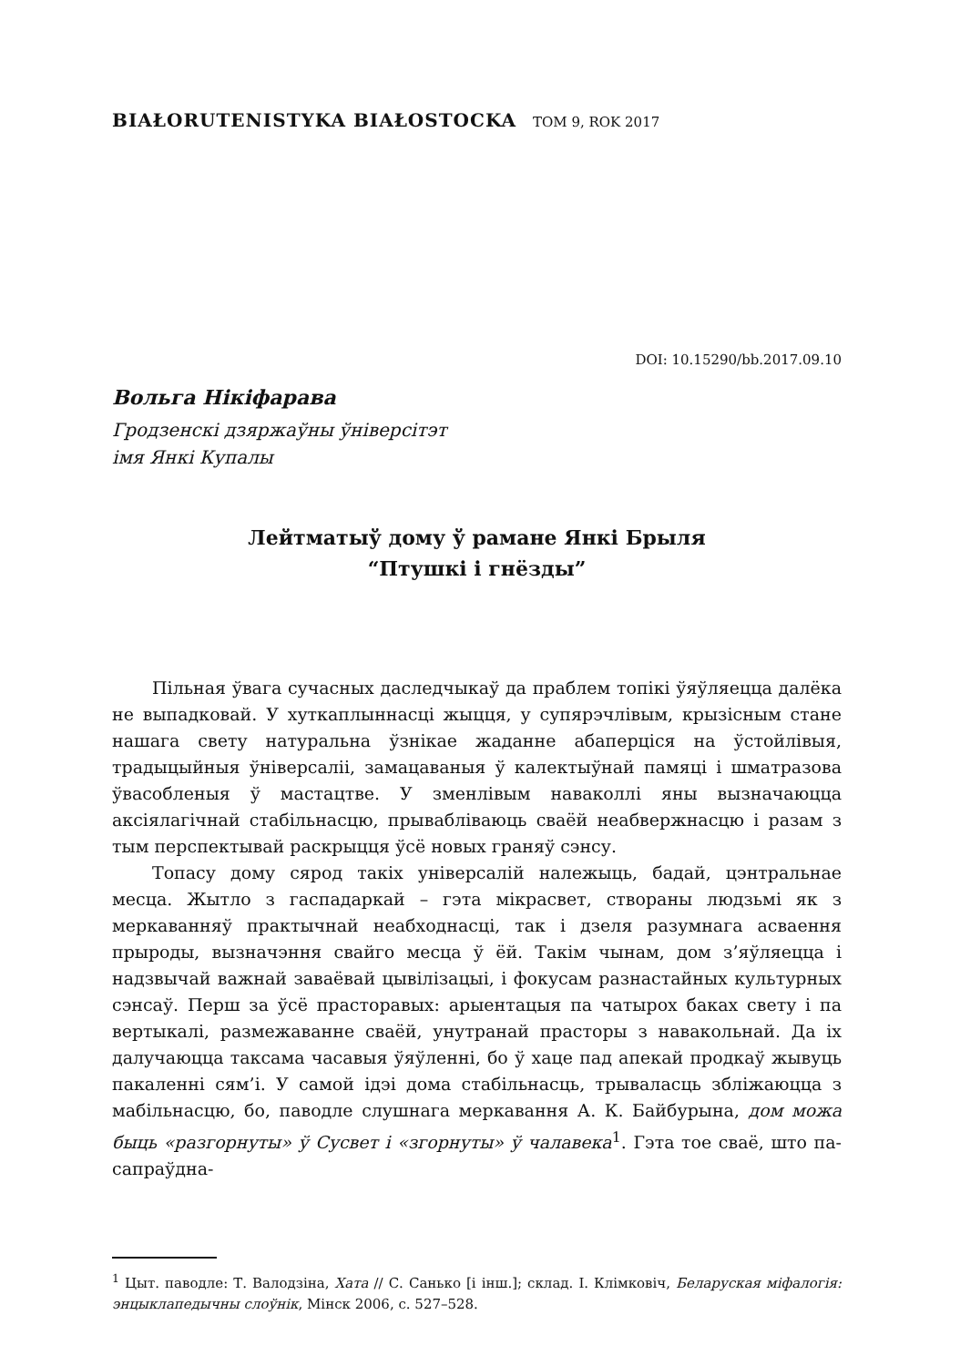BIAŁORUTENISTYKA BIAŁOSTOCKA TOM 9, ROK 2017
DOI: 10.15290/bb.2017.09.10
Вольга Нікіфарава
Гродзенскі дзяржаўны ўніверсітэт
імя Янкі Купалы
Лейтматыў дому ў рамане Янкі Брыля
“Птушкі і гнёзды”
Пільная ўвага сучасных даследчыкаў да праблем топікі ўяўляецца далёка не выпадковай. У хуткаплыннасці жыцця, у супярэчлівым, крызісным стане нашага свету натуральна ўзнікае жаданне абаперціся на ўстойлівыя, традыцыйныя ўніверсаліі, замацаваныя ў калектыўнай памяці і шматразова ўвасобленыя ў мастацтве. У зменлівым наваколлі яны вызначаюцца аксіялагічнай стабільнасцю, прываблiваюць сваёй неабвержнасцю і разам з тым перспектывай раскрыцця ўсё новых граняў сэнсу.
Топасу дому сярод такіх універсалій належыць, бадай, цэнтральнае месца. Жытло з гаспадаркай – гэта мікрасвет, створаны людзьмі як з меркаванняў практычнай неабходнасці, так і дзеля разумнага асваення прыроды, вызначэння свайго месца ў ёй. Такім чынам, дом з’яўляецца і надзвычай важнай заваёвай цывілізацыі, і фокусам разнастайных культурных сэнсаў. Перш за ўсё прасторавых: арыентацыя па чатырох баках свету і па вертыкалі, размежаванне сваёй, унутранай прасторы з навакольнай. Да іх далучаюцца таксама часавыя ўяўленні, бо ў хаце пад апекай продкаў жывуць пакаленні сям’і. У самой ідэі дома стабільнасць, трываласць зблiжаюцца з мабільнасцю, бо, паводле слушнага меркавання А. К. Байбурына, дом можа быць «разгорнуты» ў Сусвет і «згорнуты» ў чалавека<sup>1</sup>. Гэта тое сваё, што па-сапраўдна-
<sup>1</sup> Цыт. паводле: Т. Валодзіна, Хата // С. Санько [і інш.]; склад. І. Клімковіч, Беларуская міфалогія: энцыклапедычны слоўнік, Мінск 2006, с. 527–528.